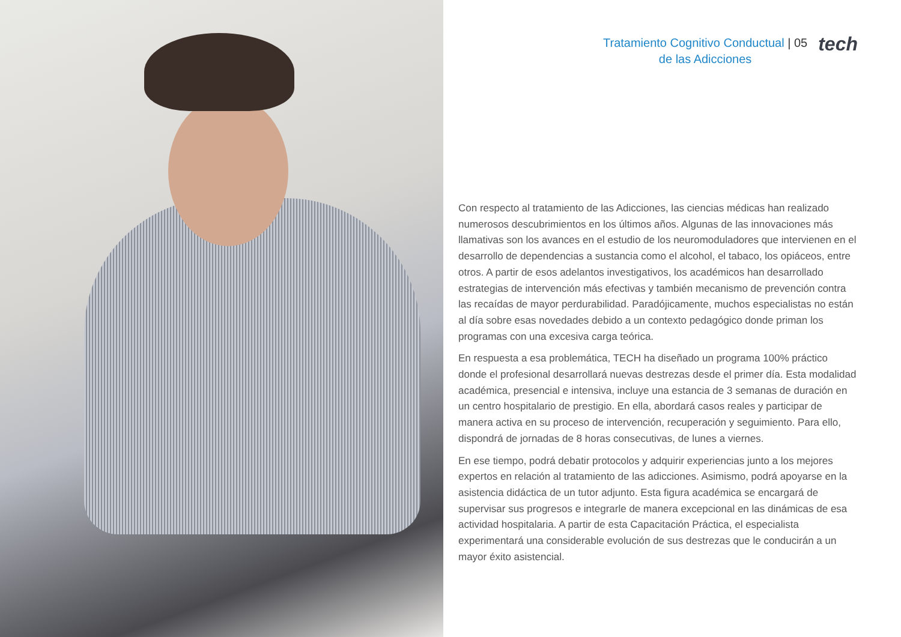Tratamiento Cognitivo Conductual | 05
de las Adicciones
tech
Con respecto al tratamiento de las Adicciones, las ciencias médicas han realizado numerosos descubrimientos en los últimos años. Algunas de las innovaciones más llamativas son los avances en el estudio de los neuromoduladores que intervienen en el desarrollo de dependencias a sustancia como el alcohol, el tabaco, los opiáceos, entre otros. A partir de esos adelantos investigativos, los académicos han desarrollado estrategias de intervención más efectivas y también mecanismo de prevención contra las recaídas de mayor perdurabilidad. Paradójicamente, muchos especialistas no están al día sobre esas novedades debido a un contexto pedagógico donde priman los programas con una excesiva carga teórica.
En respuesta a esa problemática, TECH ha diseñado un programa 100% práctico donde el profesional desarrollará nuevas destrezas desde el primer día. Esta modalidad académica, presencial e intensiva, incluye una estancia de 3 semanas de duración en un centro hospitalario de prestigio. En ella, abordará casos reales y participar de manera activa en su proceso de intervención, recuperación y seguimiento. Para ello, dispondrá de jornadas de 8 horas consecutivas, de lunes a viernes.
En ese tiempo, podrá debatir protocolos y adquirir experiencias junto a los mejores expertos en relación al tratamiento de las adicciones. Asimismo, podrá apoyarse en la asistencia didáctica de un tutor adjunto. Esta figura académica se encargará de supervisar sus progresos e integrarle de manera excepcional en las dinámicas de esa actividad hospitalaria. A partir de esta Capacitación Práctica, el especialista experimentará una considerable evolución de sus destrezas que le conducirán a un mayor éxito asistencial.